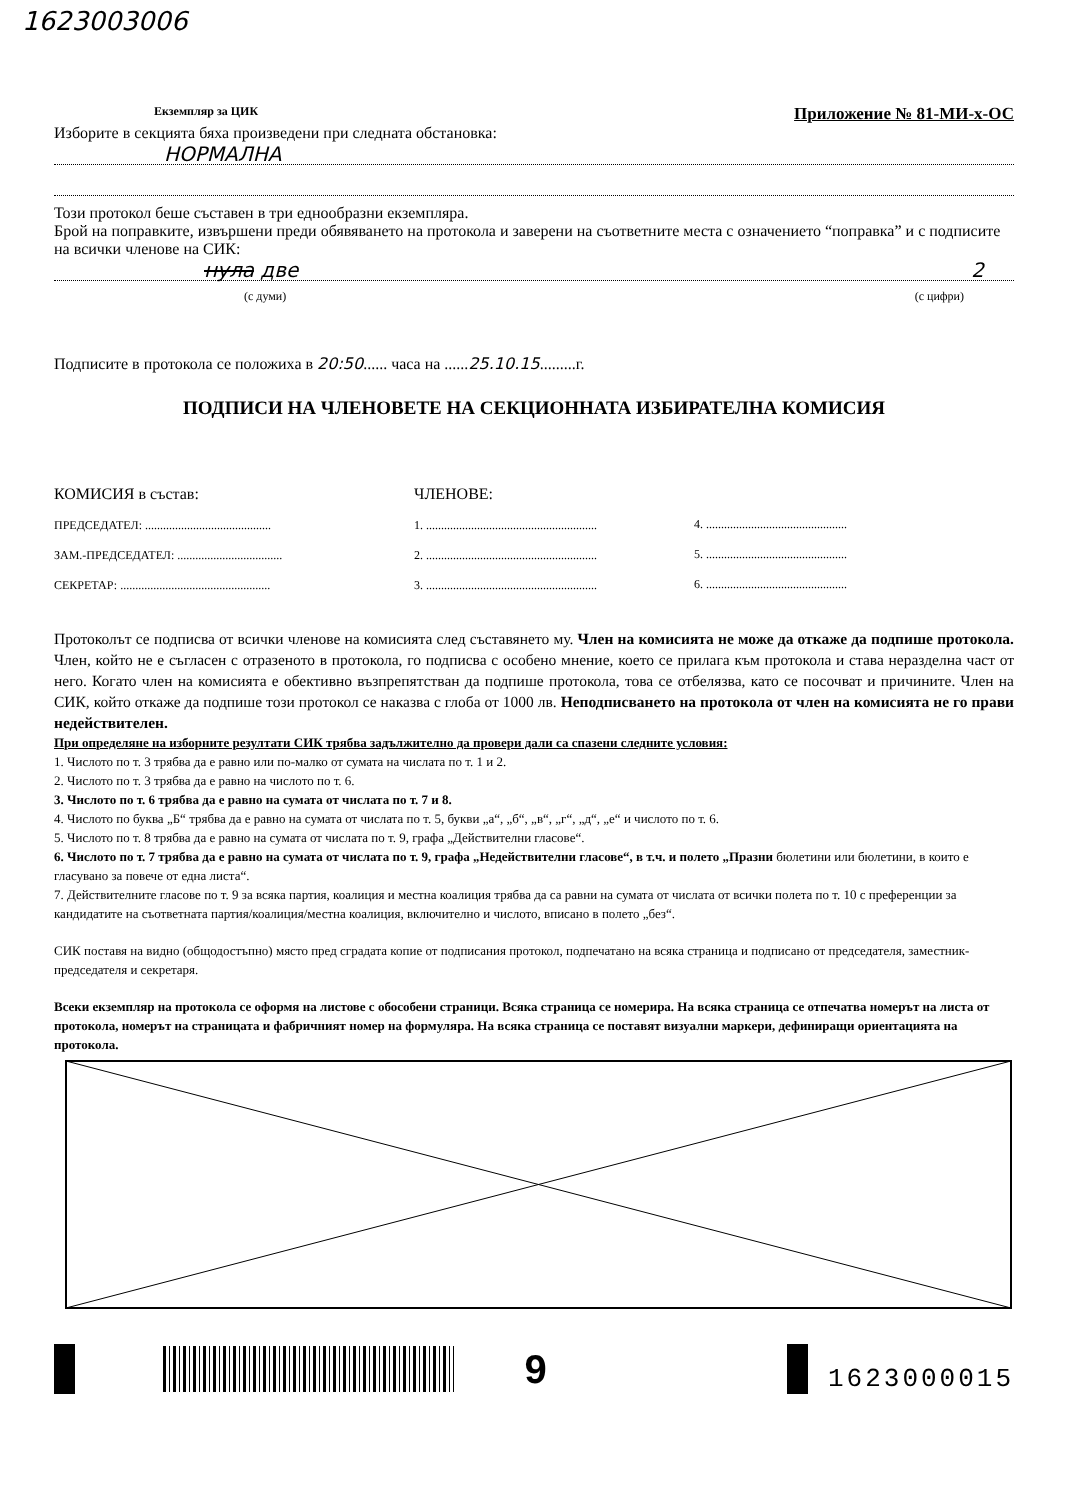1623003006
Екземпляр за ЦИК Приложение № 81-МИ-х-ОС
Изборите в секцията бяха произведени при следната обстановка:
НОРМАЛНА
Този протокол беше съставен в три еднообразни екземпляра.
Брой на поправките, извършени преди обявяването на протокола и заверени на съответните места с означението “поправка” и с подписите на всички членове на СИК:
нула две 2
(с думи) (с цифри)
Подписите в протокола се положиха в 20:50...... часа на ......25.10.15.........г.
ПОДПИСИ НА ЧЛЕНОВЕТЕ НА СЕКЦИОННАТА ИЗБИРАТЕЛНА КОМИСИЯ
КОМИСИЯ в състав:
ПРЕДСЕДАТЕЛ: ..........................................
ЗАМ.-ПРЕДСЕДАТЕЛ: ...................................
СЕКРЕТАР: ..................................................
ЧЛЕНОВЕ:
1. .........................................................
2. .........................................................
3. .........................................................
4. ...............................................
5. ...............................................
6. ...............................................
Протоколът се подписва от всички членове на комисията след съставянето му. Член на комисията не може да откаже да подпише протокола. Член, който не е съгласен с отразеното в протокола, го подписва с особено мнение, което се прилага към протокола и става неразделна част от него. Когато член на комисията е обективно възпрепятстван да подпише протокола, това се отбелязва, като се посочват и причините. Член на СИК, който откаже да подпише този протокол се наказва с глоба от 1000 лв. Неподписването на протокола от член на комисията не го прави недействителен.
При определяне на изборните резултати СИК трябва задължително да провери дали са спазени следните условия:
1. Числото по т. 3 трябва да е равно или по-малко от сумата на числата по т. 1 и 2.
2. Числото по т. 3 трябва да е равно на числото по т. 6.
3. Числото по т. 6 трябва да е равно на сумата от числата по т. 7 и 8.
4. Числото по буква „Б“ трябва да е равно на сумата от числата по т. 5, букви „а“, „б“, „в“, „г“, „д“, „е“ и числото по т. 6.
5. Числото по т. 8 трябва да е равно на сумата от числата по т. 9, графа „Действителни гласове“.
6. Числото по т. 7 трябва да е равно на сумата от числата по т. 9, графа „Недействителни гласове“, в т.ч. и полето „Празни бюлетини или бюлетини, в които е гласувано за повече от една листа“.
7. Действителните гласове по т. 9 за всяка партия, коалиция и местна коалиция трябва да са равни на сумата от числата от всички полета по т. 10 с преференции за кандидатите на съответната партия/коалиция/местна коалиция, включително и числото, вписано в полето „без“.
СИК поставя на видно (общодостъпно) място пред сградата копие от подписания протокол, подпечатано на всяка страница и подписано от председателя, заместник-председателя и секретаря.
Всеки екземпляр на протокола се оформя на листове с обособени страници. Всяка страница се номерира. На всяка страница се отпечатва номерът на листа от протокола, номерът на страницата и фабричният номер на формуляра. На всяка страница се поставят визуални маркери, дефиниращи ориентацията на протокола.
9
1623000015